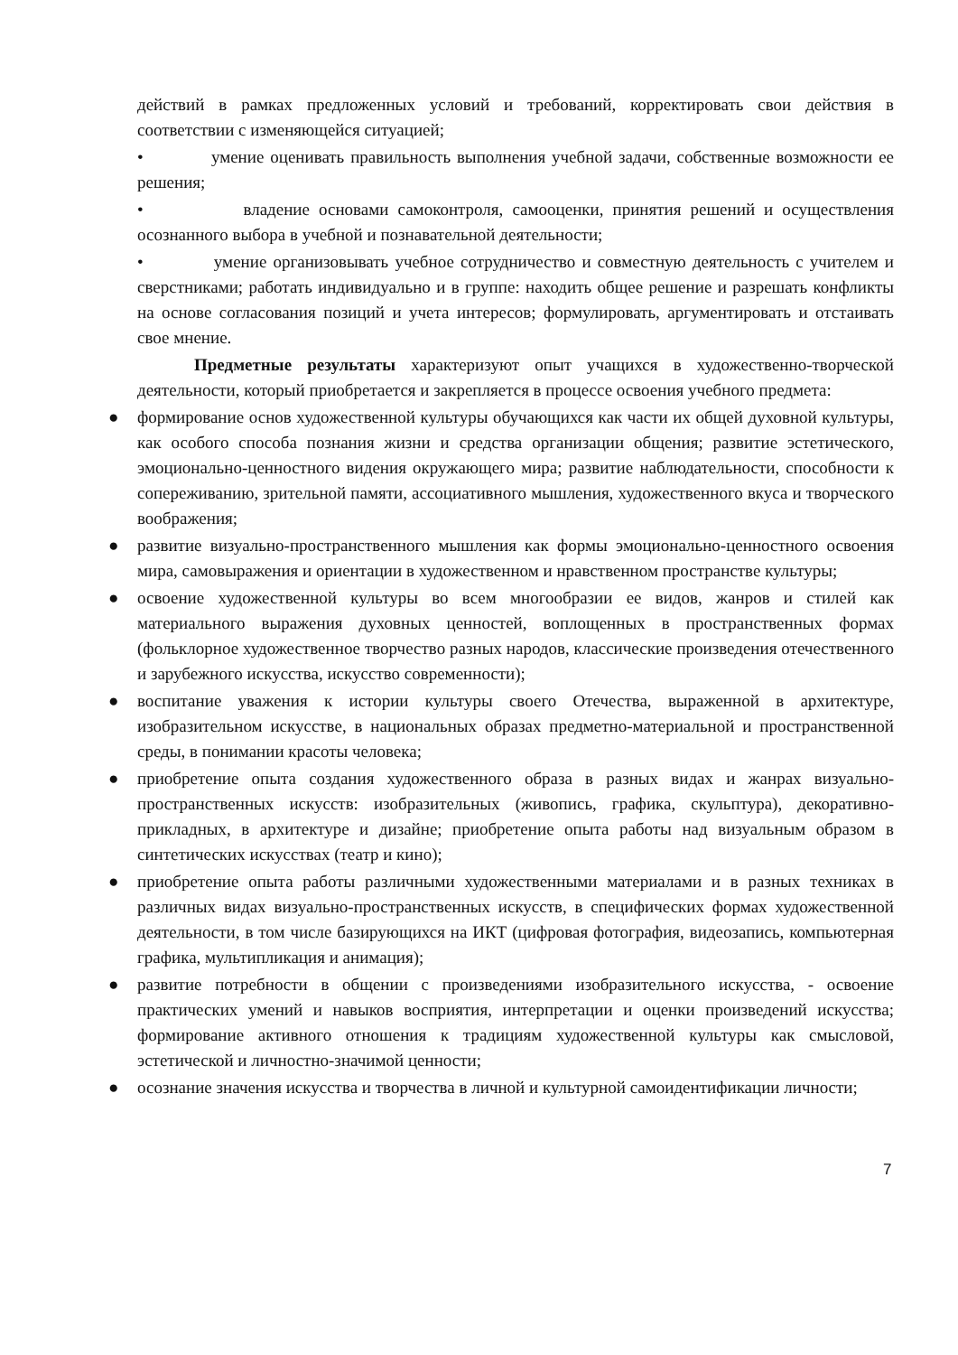действий в рамках предложенных условий и требований, корректировать свои действия в соответствии с изменяющейся ситуацией;
• умение оценивать правильность выполнения учебной задачи, собственные возможности ее решения;
• владение основами самоконтроля, самооценки, принятия решений и осуществления осознанного выбора в учебной и познавательной деятельности;
• умение организовывать учебное сотрудничество и совместную деятельность с учителем и сверстниками; работать индивидуально и в группе: находить общее решение и разрешать конфликты на основе согласования позиций и учета интересов; формулировать, аргументировать и отстаивать свое мнение.
Предметные результаты характеризуют опыт учащихся в художественно-творческой деятельности, который приобретается и закрепляется в процессе освоения учебного предмета:
● формирование основ художественной культуры обучающихся как части их общей духовной культуры, как особого способа познания жизни и средства организации общения; развитие эстетического, эмоционально-ценностного видения окружающего мира; развитие наблюдательности, способности к сопереживанию, зрительной памяти, ассоциативного мышления, художественного вкуса и творческого воображения;
● развитие визуально-пространственного мышления как формы эмоционально-ценностного освоения мира, самовыражения и ориентации в художественном и нравственном пространстве культуры;
● освоение художественной культуры во всем многообразии ее видов, жанров и стилей как материального выражения духовных ценностей, воплощенных в пространственных формах (фольклорное художественное творчество разных народов, классические произведения отечественного и зарубежного искусства, искусство современности);
● воспитание уважения к истории культуры своего Отечества, выраженной в архитектуре, изобразительном искусстве, в национальных образах предметно-материальной и пространственной среды, в понимании красоты человека;
● приобретение опыта создания художественного образа в разных видах и жанрах визуально-пространственных искусств: изобразительных (живопись, графика, скульптура), декоративно-прикладных, в архитектуре и дизайне; приобретение опыта работы над визуальным образом в синтетических искусствах (театр и кино);
● приобретение опыта работы различными художественными материалами и в разных техниках в различных видах визуально-пространственных искусств, в специфических формах художественной деятельности, в том числе базирующихся на ИКТ (цифровая фотография, видеозапись, компьютерная графика, мультипликация и анимация);
● развитие потребности в общении с произведениями изобразительного искусства, - освоение практических умений и навыков восприятия, интерпретации и оценки произведений искусства; формирование активного отношения к традициям художественной культуры как смысловой, эстетической и личностно-значимой ценности;
● осознание значения искусства и творчества в личной и культурной самоидентификации личности;
7